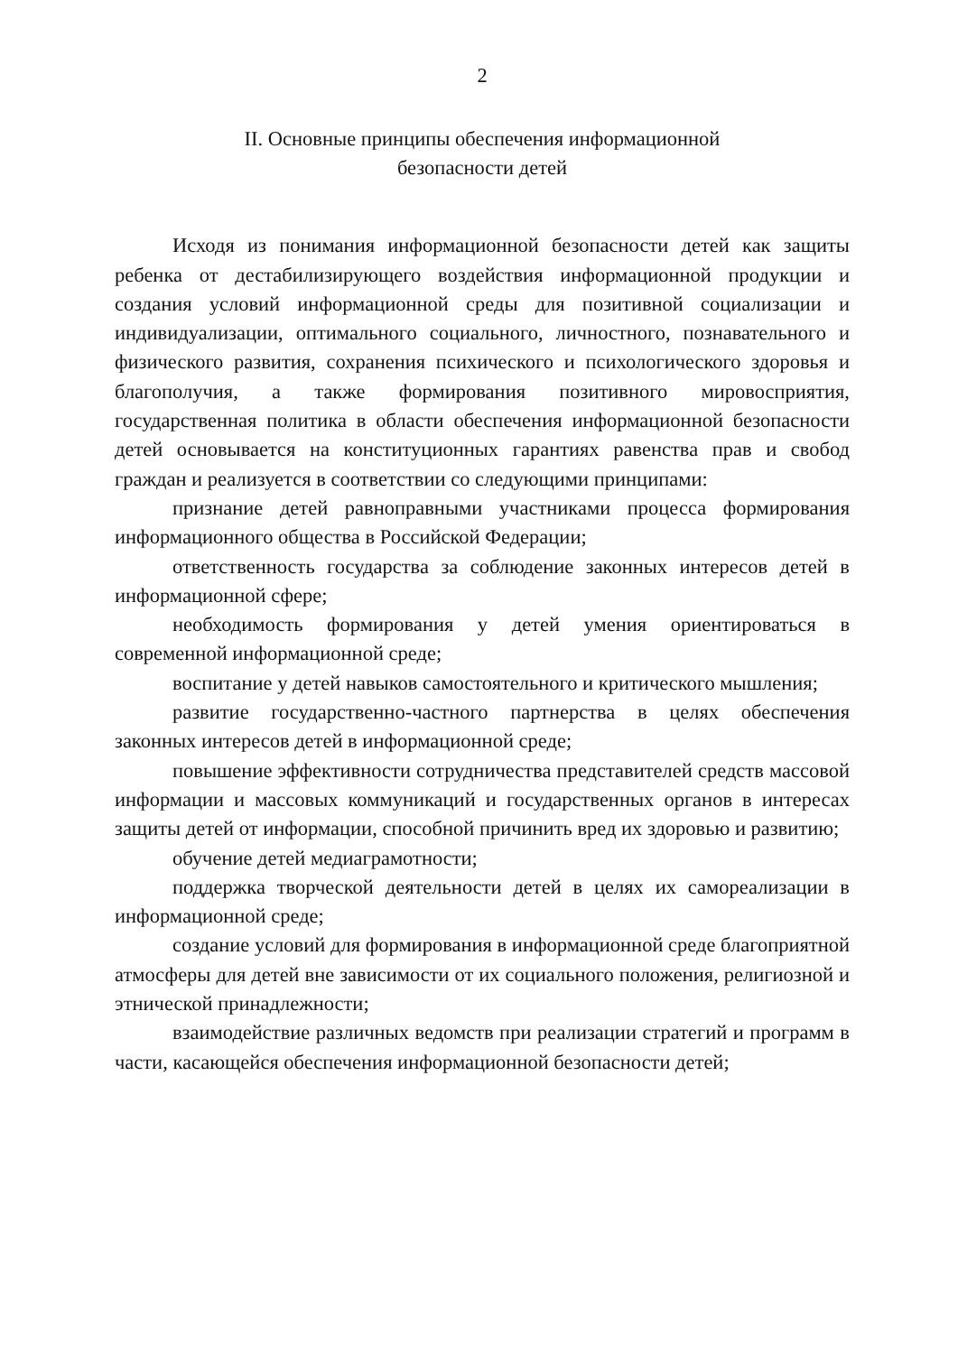2
II. Основные принципы обеспечения информационной
безопасности детей
Исходя из понимания информационной безопасности детей как защиты ребенка от дестабилизирующего воздействия информационной продукции и создания условий информационной среды для позитивной социализации и индивидуализации, оптимального социального, личностного, познавательного и физического развития, сохранения психического и психологического здоровья и благополучия, а также формирования позитивного мировосприятия, государственная политика в области обеспечения информационной безопасности детей основывается на конституционных гарантиях равенства прав и свобод граждан и реализуется в соответствии со следующими принципами:
признание детей равноправными участниками процесса формирования информационного общества в Российской Федерации;
ответственность государства за соблюдение законных интересов детей в информационной сфере;
необходимость формирования у детей умения ориентироваться в современной информационной среде;
воспитание у детей навыков самостоятельного и критического мышления;
развитие государственно-частного партнерства в целях обеспечения законных интересов детей в информационной среде;
повышение эффективности сотрудничества представителей средств массовой информации и массовых коммуникаций и государственных органов в интересах защиты детей от информации, способной причинить вред их здоровью и развитию;
обучение детей медиаграмотности;
поддержка творческой деятельности детей в целях их самореализации в информационной среде;
создание условий для формирования в информационной среде благоприятной атмосферы для детей вне зависимости от их социального положения, религиозной и этнической принадлежности;
взаимодействие различных ведомств при реализации стратегий и программ в части, касающейся обеспечения информационной безопасности детей;